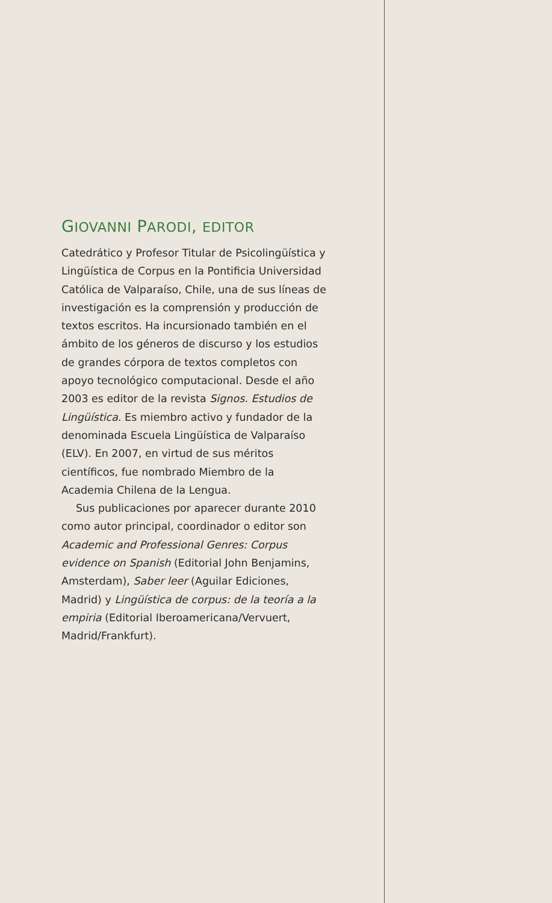GIOVANNI PARODI, EDITOR
Catedrático y Profesor Titular de Psicolingüística y Lingüística de Corpus en la Pontificia Universidad Católica de Valparaíso, Chile, una de sus líneas de investigación es la comprensión y producción de textos escritos. Ha incursionado también en el ámbito de los géneros de discurso y los estudios de grandes córpora de textos completos con apoyo tecnológico computacional. Desde el año 2003 es editor de la revista Signos. Estudios de Lingüística. Es miembro activo y fundador de la denominada Escuela Lingüística de Valparaíso (ELV). En 2007, en virtud de sus méritos científicos, fue nombrado Miembro de la Academia Chilena de la Lengua.
Sus publicaciones por aparecer durante 2010 como autor principal, coordinador o editor son Academic and Professional Genres: Corpus evidence on Spanish (Editorial John Benjamins, Amsterdam), Saber leer (Aguilar Ediciones, Madrid) y Lingüística de corpus: de la teoría a la empiria (Editorial Iberoamericana/Vervuert, Madrid/Frankfurt).